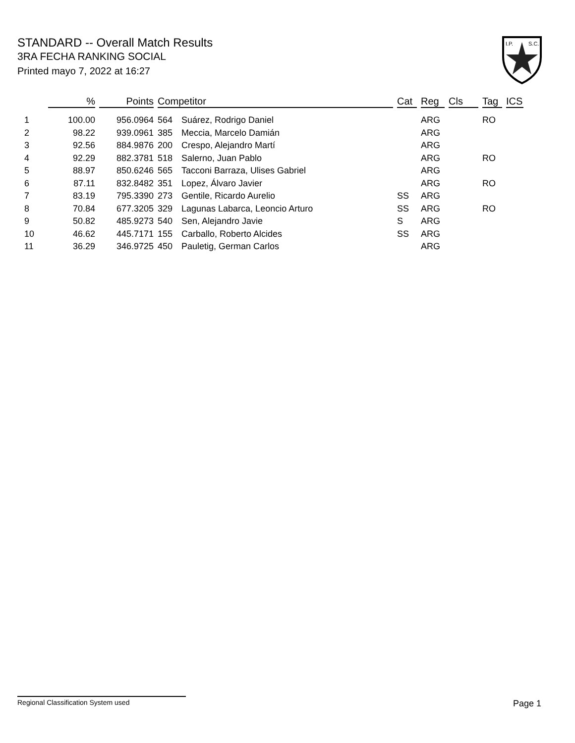STANDARD -- Overall Match Results
3RA FECHA RANKING SOCIAL
Printed mayo 7, 2022 at 16:27
I.P.
S.C.
| | % | Points | Competitor | | Cat | Reg | Cls | Tag | ICS |
| --- | --- | --- | --- | --- | --- | --- | --- | --- | --- |
| 1 | 100.00 | 956.0964 | 564 | Suárez, Rodrigo Daniel | | ARG | | RO | |
| 2 | 98.22 | 939.0961 | 385 | Meccia, Marcelo Damián | | ARG | | | |
| 3 | 92.56 | 884.9876 | 200 | Crespo, Alejandro Martí | | ARG | | | |
| 4 | 92.29 | 882.3781 | 518 | Salerno, Juan Pablo | | ARG | | RO | |
| 5 | 88.97 | 850.6246 | 565 | Tacconi Barraza, Ulises Gabriel | | ARG | | | |
| 6 | 87.11 | 832.8482 | 351 | Lopez, Álvaro Javier | | ARG | | RO | |
| 7 | 83.19 | 795.3390 | 273 | Gentile, Ricardo Aurelio | SS | ARG | | | |
| 8 | 70.84 | 677.3205 | 329 | Lagunas Labarca, Leoncio Arturo | SS | ARG | | RO | |
| 9 | 50.82 | 485.9273 | 540 | Sen, Alejandro Javie | S | ARG | | | |
| 10 | 46.62 | 445.7171 | 155 | Carballo, Roberto Alcides | SS | ARG | | | |
| 11 | 36.29 | 346.9725 | 450 | Pauletig, German Carlos | | ARG | | | |
Regional Classification System used Page 1